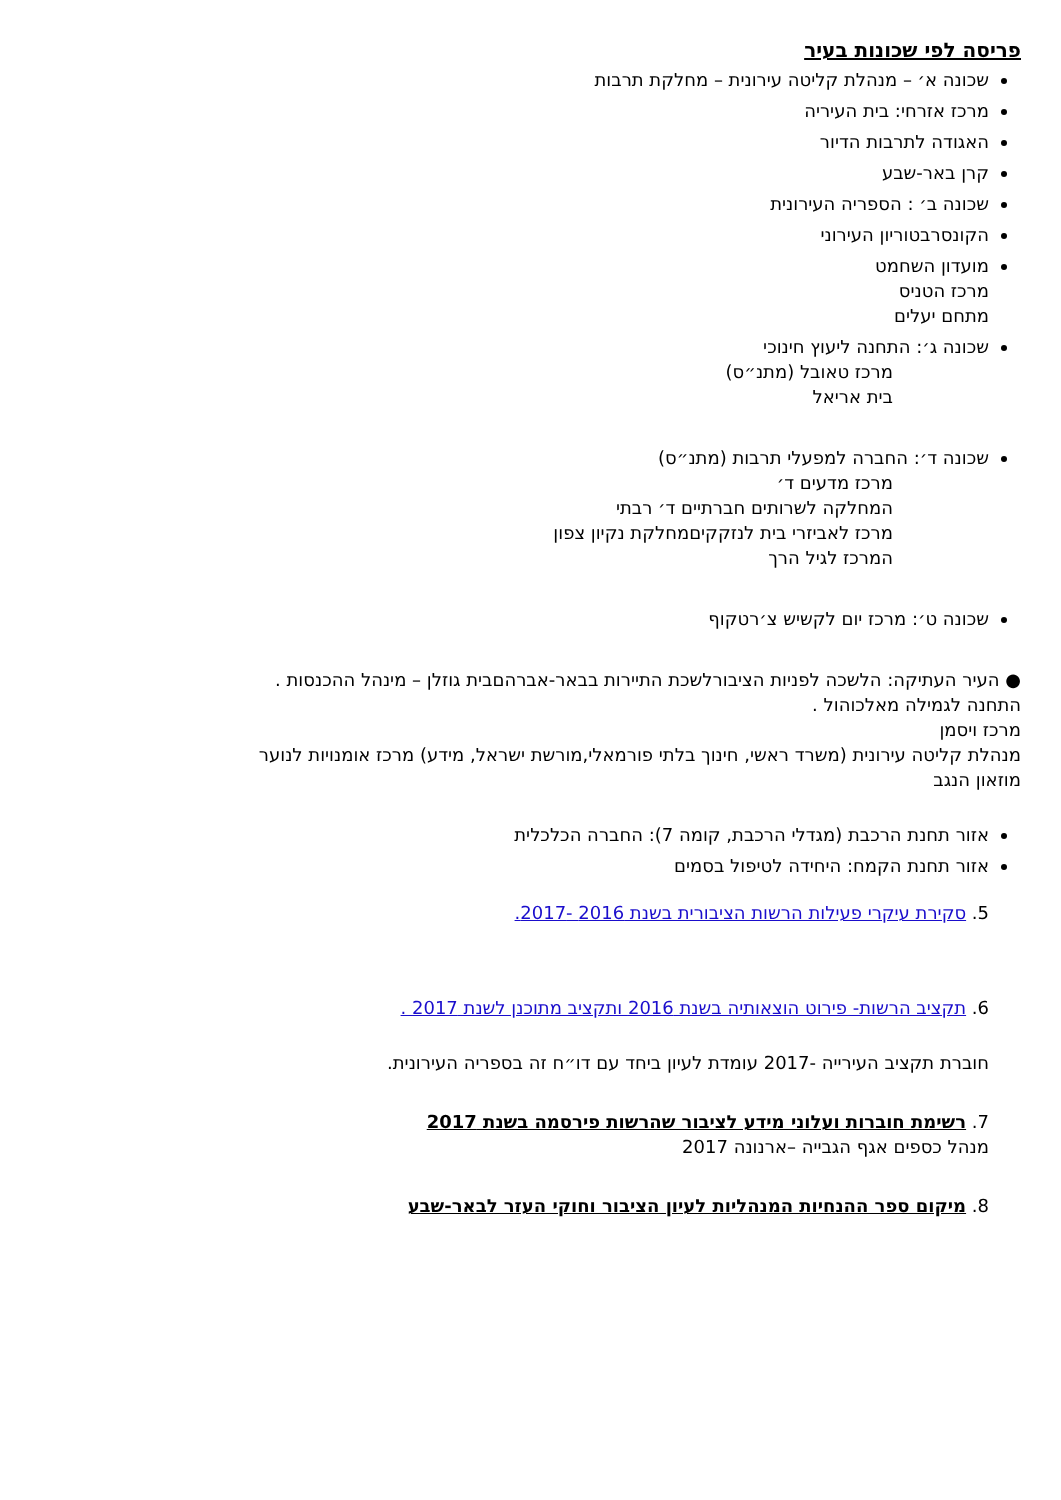פריסה לפי שכונות בעיר
שכונה א׳ – מנהלת קליטה עירונית – מחלקת תרבות
מרכז אזרחי: בית העיריה
האגודה לתרבות הדיור
קרן באר-שבע
שכונה ב׳ : הספריה העירונית
הקונסרבטוריון העירוני
מועדון השחמט
מרכז הטניס
מתחם יעלים
שכונה ג׳: התחנה ליעוץ חינוכי
מרכז טאובל (מתנ״ס)
בית אריאל
שכונה ד׳: החברה למפעלי תרבות (מתנ״ס)
מרכז מדעים ד׳
המחלקה לשרותים חברתיים ד׳ רבתי
מרכז לאביזרי בית לנזקקיםמחלקת נקיון צפון
המרכז לגיל הרך
שכונה ט׳: מרכז יום לקשיש צ׳רטקוף
● העיר העתיקה: הלשכה לפניות הציבורלשכת התיירות בבאר-אברהםבית גוזלן – מינהל ההכנסות .
התחנה לגמילה מאלכוהול .
מרכז ויסמן
מנהלת קליטה עירונית (משרד ראשי, חינוך בלתי פורמאלי,מורשת ישראל, מידע) מרכז אומנויות לנוער
מוזאון הנגב
אזור תחנת הרכבת (מגדלי הרכבת, קומה 7): החברה הכלכלית
אזור תחנת הקמח: היחידה לטיפול בסמים
5. סקירת עיקרי פעילות הרשות הציבורית בשנת 2016 -2017.
6. תקציב הרשות- פירוט הוצאותיה בשנת 2016 ותקציב מתוכנן לשנת 2017 .
חוברת תקציב העירייה -2017 עומדת לעיון ביחד עם דו״ח זה בספריה העירונית.
7. רשימת חוברות ועלוני מידע לציבור שהרשות פירסמה בשנת 2017
מנהל כספים אגף הגבייה –ארנונה 2017
8. מיקום ספר ההנחיות המנהליות לעיון הציבור וחוקי העזר לבאר-שבע